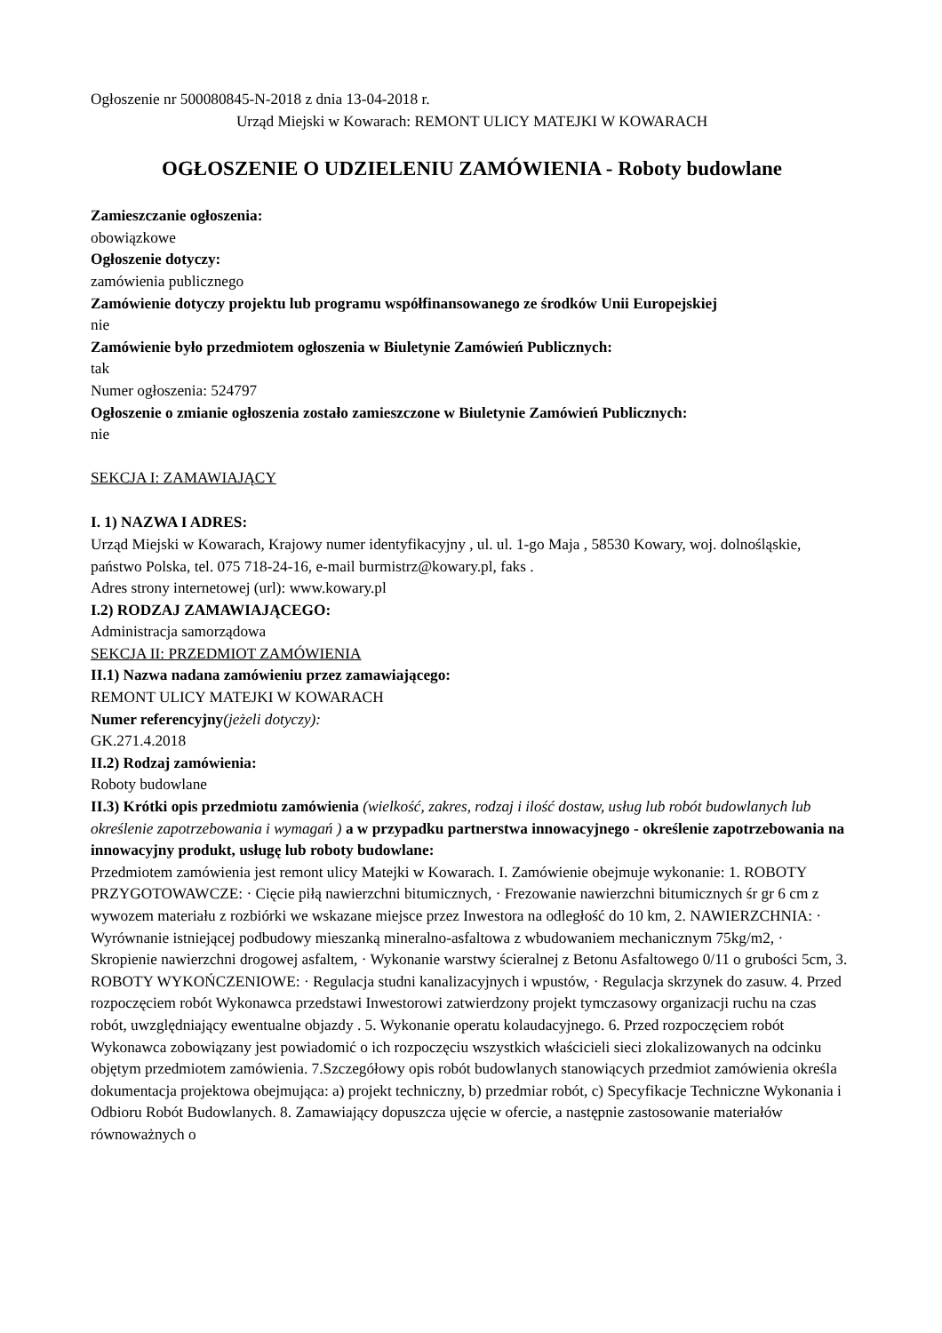Ogłoszenie nr 500080845-N-2018 z dnia 13-04-2018 r.
Urząd Miejski w Kowarach: REMONT ULICY MATEJKI W KOWARACH
OGŁOSZENIE O UDZIELENIU ZAMÓWIENIA - Roboty budowlane
Zamieszczanie ogłoszenia:
obowiązkowe
Ogłoszenie dotyczy:
zamówienia publicznego
Zamówienie dotyczy projektu lub programu współfinansowanego ze środków Unii Europejskiej
nie
Zamówienie było przedmiotem ogłoszenia w Biuletynie Zamówień Publicznych:
tak
Numer ogłoszenia: 524797
Ogłoszenie o zmianie ogłoszenia zostało zamieszczone w Biuletynie Zamówień Publicznych:
nie
SEKCJA I: ZAMAWIAJĄCY
I. 1) NAZWA I ADRES:
Urząd Miejski w Kowarach, Krajowy numer identyfikacyjny , ul. ul. 1-go Maja , 58530 Kowary, woj. dolnośląskie, państwo Polska, tel. 075 718-24-16, e-mail burmistrz@kowary.pl, faks .
Adres strony internetowej (url): www.kowary.pl
I.2) RODZAJ ZAMAWIAJĄCEGO:
Administracja samorządowa
SEKCJA II: PRZEDMIOT ZAMÓWIENIA
II.1) Nazwa nadana zamówieniu przez zamawiającego:
REMONT ULICY MATEJKI W KOWARACH
Numer referencyjny(jeżeli dotyczy):
GK.271.4.2018
II.2) Rodzaj zamówienia:
Roboty budowlane
II.3) Krótki opis przedmiotu zamówienia (wielkość, zakres, rodzaj i ilość dostaw, usług lub robót budowlanych lub określenie zapotrzebowania i wymagań ) a w przypadku partnerstwa innowacyjnego - określenie zapotrzebowania na innowacyjny produkt, usługę lub roboty budowlane:
Przedmiotem zamówienia jest remont ulicy Matejki w Kowarach. I. Zamówienie obejmuje wykonanie: 1. ROBOTY PRZYGOTOWAWCZE: · Cięcie piłą nawierzchni bitumicznych, · Frezowanie nawierzchni bitumicznych śr gr 6 cm z wywozem materiału z rozbiórki we wskazane miejsce przez Inwestora na odległość do 10 km, 2. NAWIERZCHNIA: · Wyrównanie istniejącej podbudowy mieszanką mineralno-asfaltowa z wbudowaniem mechanicznym 75kg/m2, · Skropienie nawierzchni drogowej asfaltem, · Wykonanie warstwy ścieralnej z Betonu Asfaltowego 0/11 o grubości 5cm, 3. ROBOTY WYKOŃCZENIOWE: · Regulacja studni kanalizacyjnych i wpustów, · Regulacja skrzynek do zasuw. 4. Przed rozpoczęciem robót Wykonawca przedstawi Inwestorowi zatwierdzony projekt tymczasowy organizacji ruchu na czas robót, uwzględniający ewentualne objazdy . 5. Wykonanie operatu kolaudacyjnego. 6. Przed rozpoczęciem robót Wykonawca zobowiązany jest powiadomić o ich rozpoczęciu wszystkich właścicieli sieci zlokalizowanych na odcinku objętym przedmiotem zamówienia. 7.Szczegółowy opis robót budowlanych stanowiących przedmiot zamówienia określa dokumentacja projektowa obejmująca: a) projekt techniczny, b) przedmiar robót, c) Specyfikacje Techniczne Wykonania i Odbioru Robót Budowlanych. 8. Zamawiający dopuszcza ujęcie w ofercie, a następnie zastosowanie materiałów równoważnych o